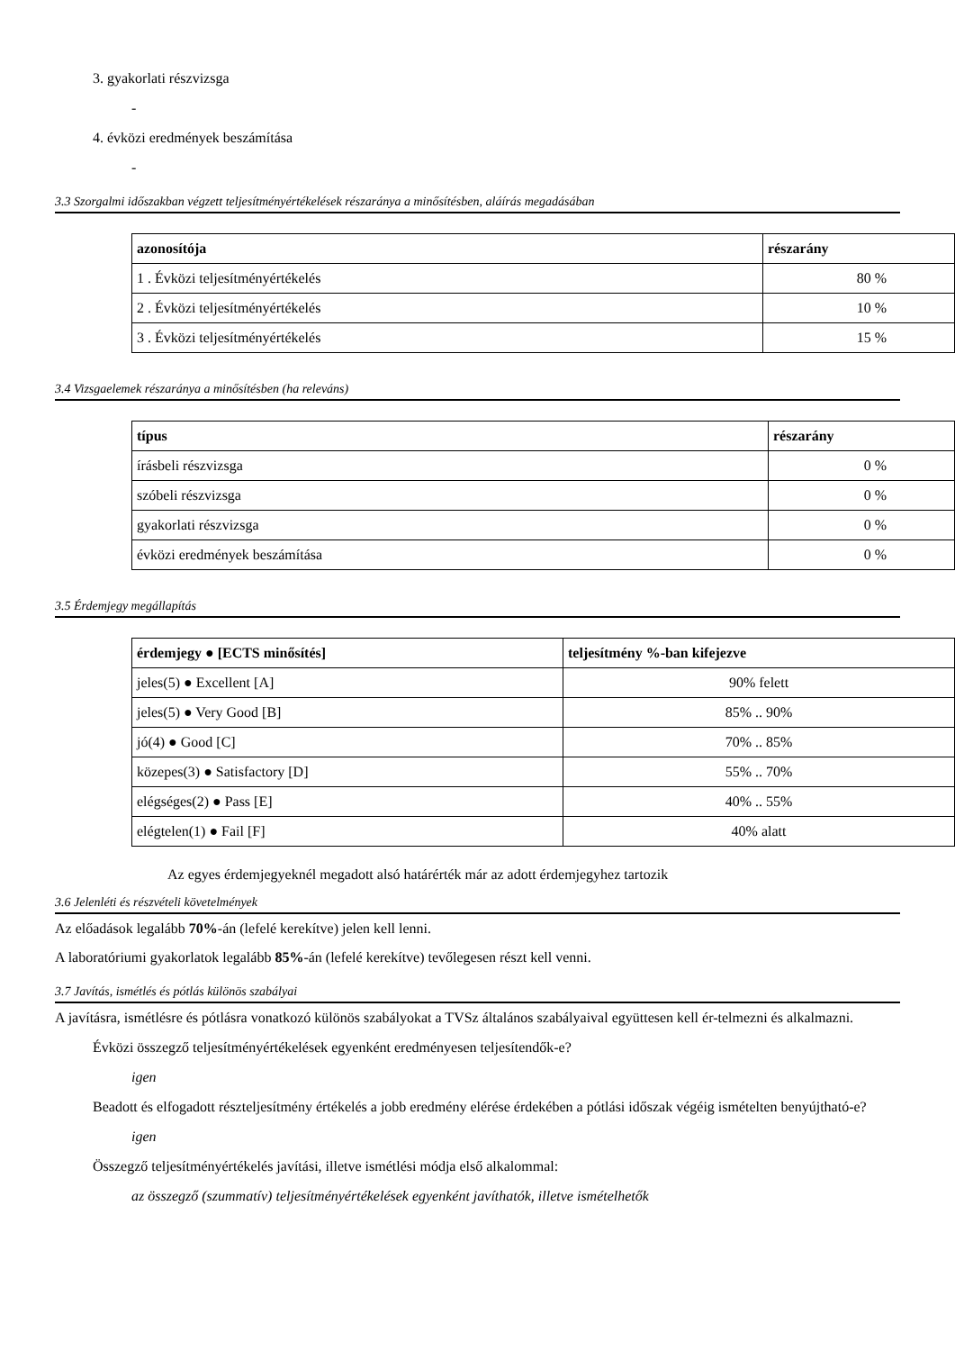3. gyakorlati részvizsga
-
4. évközi eredmények beszámítása
-
3.3 Szorgalmi időszakban végzett teljesítményértékelések részaránya a minősítésben, aláírás megadásában
| azonosítója | részarány |
| --- | --- |
| 1 . Évközi teljesítményértékelés | 80 % |
| 2 . Évközi teljesítményértékelés | 10 % |
| 3 . Évközi teljesítményértékelés | 15 % |
3.4 Vizsgaelemek részaránya a minősítésben (ha releváns)
| típus | részarány |
| --- | --- |
| írásbeli részvizsga | 0 % |
| szóbeli részvizsga | 0 % |
| gyakorlati részvizsga | 0 % |
| évközi eredmények beszámítása | 0 % |
3.5 Érdemjegy megállapítás
| érdemjegy ● [ECTS minősítés] | teljesítmény %-ban kifejezve |
| --- | --- |
| jeles(5) ● Excellent [A] | 90% felett |
| jeles(5) ● Very Good [B] | 85% .. 90% |
| jó(4) ● Good [C] | 70% .. 85% |
| közepes(3) ● Satisfactory [D] | 55% .. 70% |
| elégséges(2) ● Pass [E] | 40% .. 55% |
| elégtelen(1) ● Fail [F] | 40% alatt |
Az egyes érdemjegyeknél megadott alsó határérték már az adott érdemjegyhez tartozik
3.6 Jelenléti és részvételi követelmények
Az előadások legalább 70%-án (lefelé kerekítve) jelen kell lenni.
A laboratóriumi gyakorlatok legalább 85%-án (lefelé kerekítve) tevőlegesen részt kell venni.
3.7 Javítás, ismétlés és pótlás különös szabályai
A javításra, ismétlésre és pótlásra vonatkozó különös szabályokat a TVSz általános szabályaival együttesen kell ér-telmezni és alkalmazni.
Évközi összegző teljesítményértékelések egyenként eredményesen teljesítendők-e?
igen
Beadott és elfogadott részteljesítmény értékelés a jobb eredmény elérése érdekében a pótlási időszak végéig ismételten benyújtható-e?
igen
Összegző teljesítményértékelés javítási, illetve ismétlési módja első alkalommal:
az összegző (szummatív) teljesítményértékelések egyenként javíthatók, illetve ismételhetők